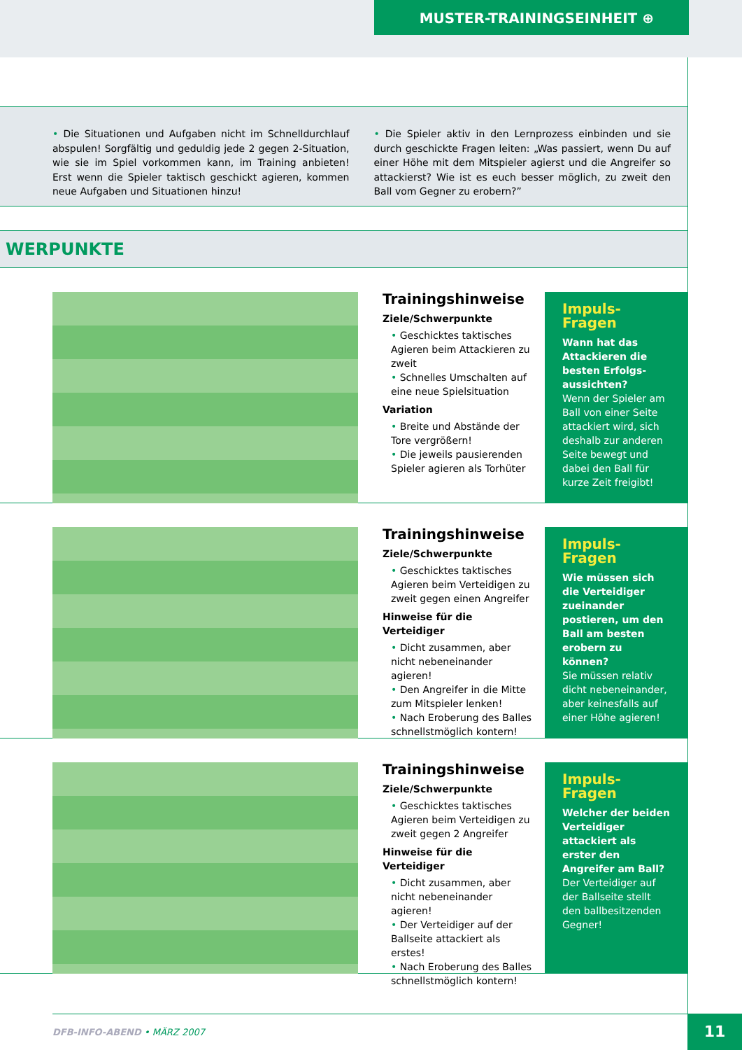MUSTER-TRAININGSEINHEIT ⊕
• Die Situationen und Aufgaben nicht im Schnelldurchlauf abspulen! Sorgfältig und geduldig jede 2 gegen 2-Situation, wie sie im Spiel vorkommen kann, im Training anbieten! Erst wenn die Spieler taktisch geschickt agieren, kommen neue Aufgaben und Situationen hinzu!
• Die Spieler aktiv in den Lernprozess einbinden und sie durch geschickte Fragen leiten: „Was passiert, wenn Du auf einer Höhe mit dem Mitspieler agierst und die Angreifer so attackierst? Wie ist es euch besser möglich, zu zweit den Ball vom Gegner zu erobern?”
WERPUNKTE
Trainingshinweise
Ziele/Schwerpunkte
• Geschicktes taktisches Agieren beim Attackieren zu zweit
• Schnelles Umschalten auf eine neue Spielsituation
Variation
• Breite und Abstände der Tore vergrößern!
• Die jeweils pausierenden Spieler agieren als Torhüter
Impuls-Fragen
Wann hat das Attackieren die besten Erfolgs-aussichten?
Wenn der Spieler am Ball von einer Seite attackiert wird, sich deshalb zur anderen Seite bewegt und dabei den Ball für kurze Zeit freigibt!
Trainingshinweise
Ziele/Schwerpunkte
• Geschicktes taktisches Agieren beim Verteidigen zu zweit gegen einen Angreifer
Hinweise für die Verteidiger
• Dicht zusammen, aber nicht nebeneinander agieren!
• Den Angreifer in die Mitte zum Mitspieler lenken!
• Nach Eroberung des Balles schnellstmöglich kontern!
Impuls-Fragen
Wie müssen sich die Verteidiger zueinander postieren, um den Ball am besten erobern zu können?
Sie müssen relativ dicht nebeneinander, aber keinesfalls auf einer Höhe agieren!
Trainingshinweise
Ziele/Schwerpunkte
• Geschicktes taktisches Agieren beim Verteidigen zu zweit gegen 2 Angreifer
Hinweise für die Verteidiger
• Dicht zusammen, aber nicht nebeneinander agieren!
• Der Verteidiger auf der Ballseite attackiert als erstes!
• Nach Eroberung des Balles schnellstmöglich kontern!
Impuls-Fragen
Welcher der beiden Verteidiger attackiert als erster den Angreifer am Ball?
Der Verteidiger auf der Ballseite stellt den ballbesitzenden Gegner!
DFB-INFO-ABEND • MÄRZ 2007 11